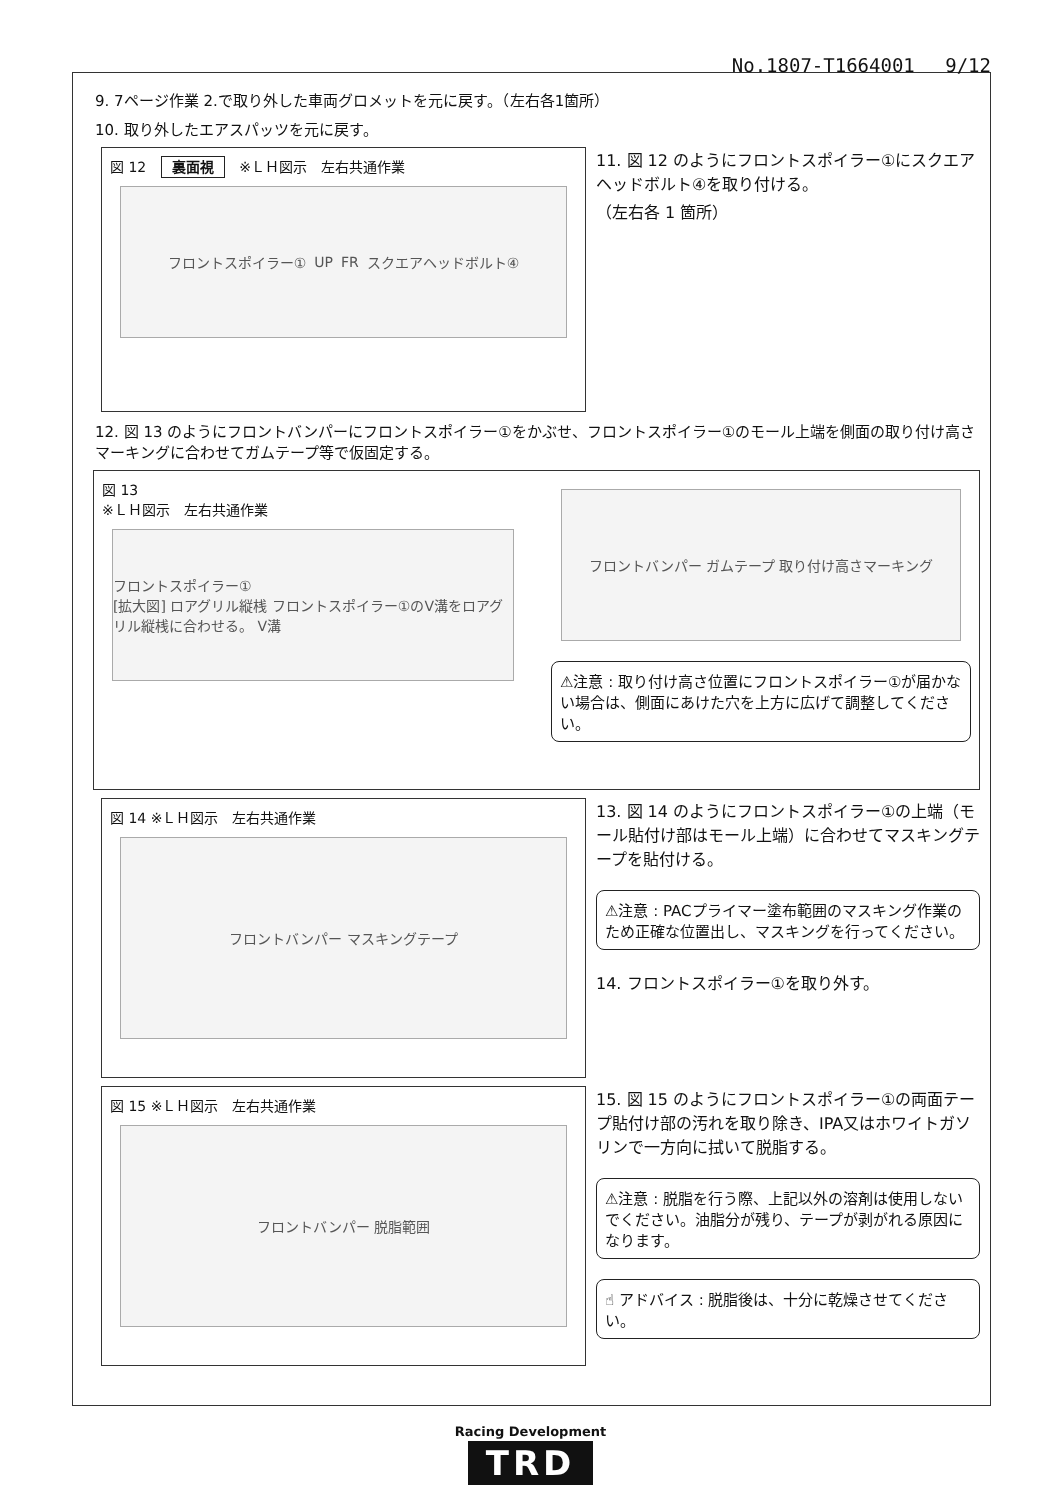No.1807-T1664001　 9/12
9. 7ページ作業 2.で取り外した車両グロメットを元に戻す。（左右各1箇所）
10. 取り外したエアスパッツを元に戻す。
図 12 裏面視 ※ＬＨ図示　左右共通作業
フロントスポイラー① UP FR スクエアヘッドボルト④
11. 図 12 のようにフロントスポイラー①にスクエアヘッドボルト④を取り付ける。
（左右各 1 箇所）
12. 図 13 のようにフロントバンパーにフロントスポイラー①をかぶせ、フロントスポイラー①のモール上端を側面の取り付け高さマーキングに合わせてガムテープ等で仮固定する。
図 13
※ＬＨ図示　左右共通作業
フロントスポイラー①
[拡大図] ロアグリル縦桟 フロントスポイラー①のV溝をロアグリル縦桟に合わせる。 V溝
フロントバンパー ガムテープ 取り付け高さマーキング
⚠注意 : 取り付け高さ位置にフロントスポイラー①が届かない場合は、側面にあけた穴を上方に広げて調整してください。
図 14 ※ＬＨ図示　左右共通作業
フロントバンパー マスキングテープ
13. 図 14 のようにフロントスポイラー①の上端（モール貼付け部はモール上端）に合わせてマスキングテープを貼付ける。
⚠注意 : PACプライマー塗布範囲のマスキング作業のため正確な位置出し、マスキングを行ってください。
14. フロントスポイラー①を取り外す。
図 15 ※ＬＨ図示　左右共通作業
フロントバンパー 脱脂範囲
15. 図 15 のようにフロントスポイラー①の両面テープ貼付け部の汚れを取り除き、IPA又はホワイトガソリンで一方向に拭いて脱脂する。
⚠注意 : 脱脂を行う際、上記以外の溶剤は使用しないでください。油脂分が残り、テープが剥がれる原因になります。
☝ アドバイス : 脱脂後は、十分に乾燥させてください。
Racing Development
TRD